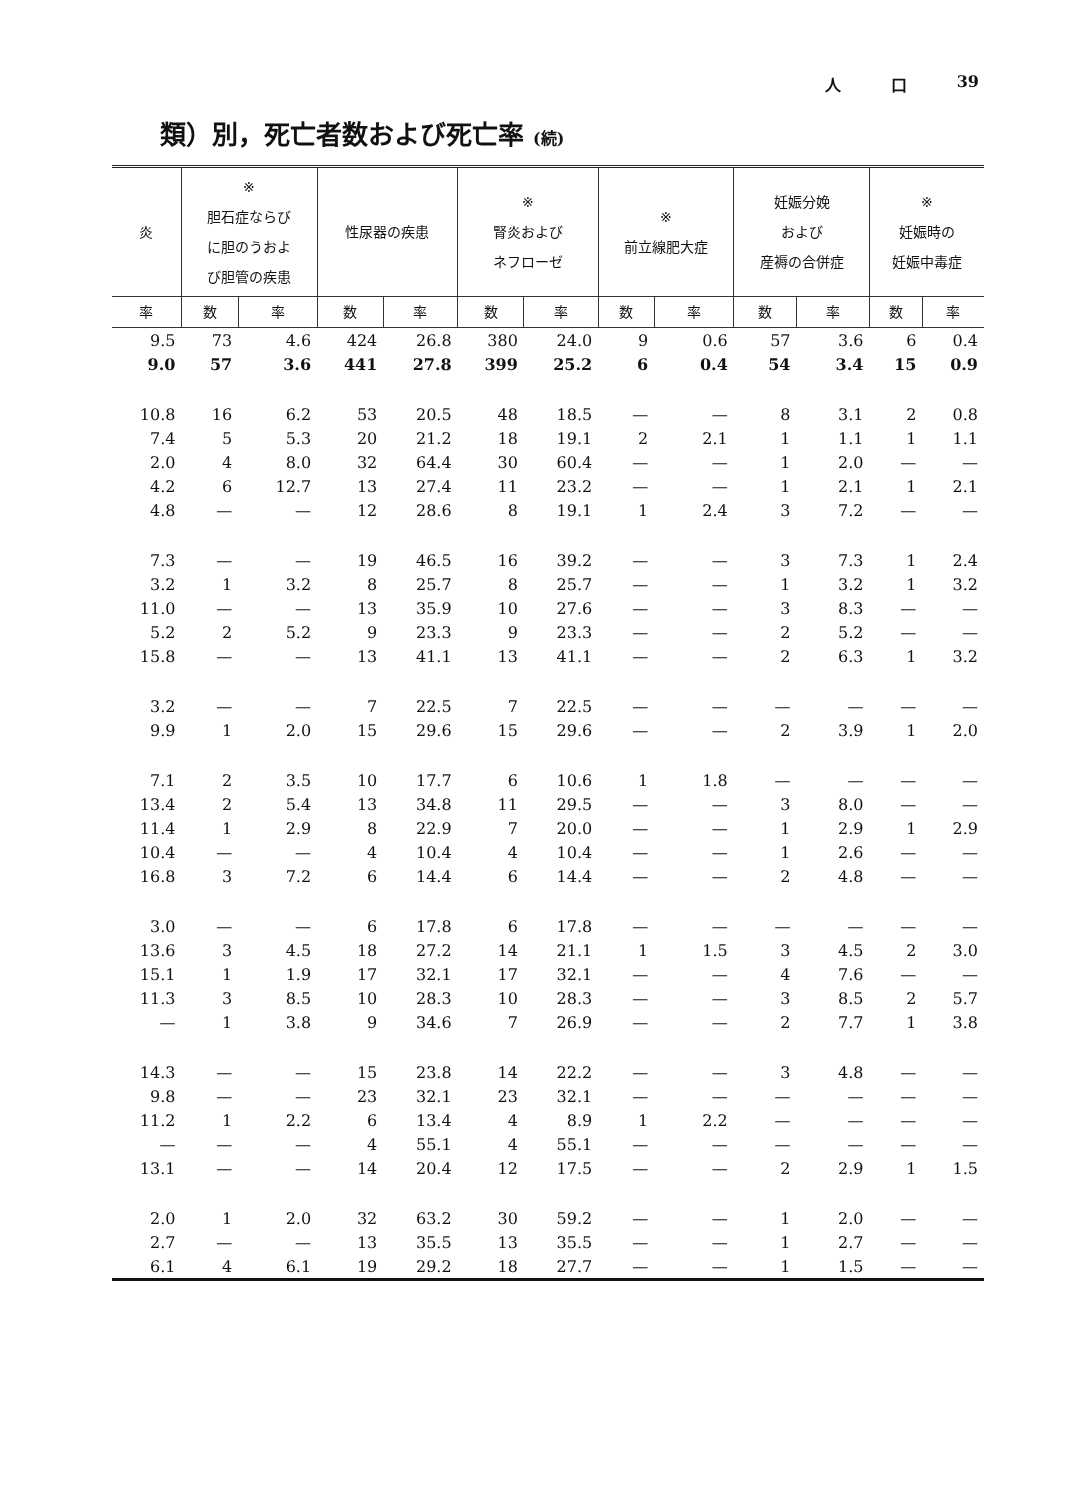人 口 39
類）別，死亡者数および死亡率 (続)
| 炎 | ※ 胆石症ならび に胆のうおよ び胆管の疾患 | | 性尿器の疾患 | | ※ 腎炎および ネフローゼ | | ※ 前立線肥大症 | | 妊娠分娩 および 産褥の合併症 | | ※ 妊娠時の 妊娠中毒症 | |
| --- | --- | --- | --- | --- | --- | --- | --- | --- | --- | --- | --- | --- |
| 率 | 数 | 率 | 数 | 率 | 数 | 率 | 数 | 率 | 数 | 率 | 数 | 率 |
| 9.5 | 73 | 4.6 | 424 | 26.8 | 380 | 24.0 | 9 | 0.6 | 57 | 3.6 | 6 | 0.4 |
| 9.0 | 57 | 3.6 | 441 | 27.8 | 399 | 25.2 | 6 | 0.4 | 54 | 3.4 | 15 | 0.9 |
| 10.8 | 16 | 6.2 | 53 | 20.5 | 48 | 18.5 | — | — | 8 | 3.1 | 2 | 0.8 |
| 7.4 | 5 | 5.3 | 20 | 21.2 | 18 | 19.1 | 2 | 2.1 | 1 | 1.1 | 1 | 1.1 |
| 2.0 | 4 | 8.0 | 32 | 64.4 | 30 | 60.4 | — | — | 1 | 2.0 | — | — |
| 4.2 | 6 | 12.7 | 13 | 27.4 | 11 | 23.2 | — | — | 1 | 2.1 | 1 | 2.1 |
| 4.8 | — | — | 12 | 28.6 | 8 | 19.1 | 1 | 2.4 | 3 | 7.2 | — | — |
| 7.3 | — | — | 19 | 46.5 | 16 | 39.2 | — | — | 3 | 7.3 | 1 | 2.4 |
| 3.2 | 1 | 3.2 | 8 | 25.7 | 8 | 25.7 | — | — | 1 | 3.2 | 1 | 3.2 |
| 11.0 | — | — | 13 | 35.9 | 10 | 27.6 | — | — | 3 | 8.3 | — | — |
| 5.2 | 2 | 5.2 | 9 | 23.3 | 9 | 23.3 | — | — | 2 | 5.2 | — | — |
| 15.8 | — | — | 13 | 41.1 | 13 | 41.1 | — | — | 2 | 6.3 | 1 | 3.2 |
| 3.2 | — | — | 7 | 22.5 | 7 | 22.5 | — | — | — | — | — | — |
| 9.9 | 1 | 2.0 | 15 | 29.6 | 15 | 29.6 | — | — | 2 | 3.9 | 1 | 2.0 |
| 7.1 | 2 | 3.5 | 10 | 17.7 | 6 | 10.6 | 1 | 1.8 | — | — | — | — |
| 13.4 | 2 | 5.4 | 13 | 34.8 | 11 | 29.5 | — | — | 3 | 8.0 | — | — |
| 11.4 | 1 | 2.9 | 8 | 22.9 | 7 | 20.0 | — | — | 1 | 2.9 | 1 | 2.9 |
| 10.4 | — | — | 4 | 10.4 | 4 | 10.4 | — | — | 1 | 2.6 | — | — |
| 16.8 | 3 | 7.2 | 6 | 14.4 | 6 | 14.4 | — | — | 2 | 4.8 | — | — |
| 3.0 | — | — | 6 | 17.8 | 6 | 17.8 | — | — | — | — | — | — |
| 13.6 | 3 | 4.5 | 18 | 27.2 | 14 | 21.1 | 1 | 1.5 | 3 | 4.5 | 2 | 3.0 |
| 15.1 | 1 | 1.9 | 17 | 32.1 | 17 | 32.1 | — | — | 4 | 7.6 | — | — |
| 11.3 | 3 | 8.5 | 10 | 28.3 | 10 | 28.3 | — | — | 3 | 8.5 | 2 | 5.7 |
| — | 1 | 3.8 | 9 | 34.6 | 7 | 26.9 | — | — | 2 | 7.7 | 1 | 3.8 |
| 14.3 | — | — | 15 | 23.8 | 14 | 22.2 | — | — | 3 | 4.8 | — | — |
| 9.8 | — | — | 23 | 32.1 | 23 | 32.1 | — | — | — | — | — | — |
| 11.2 | 1 | 2.2 | 6 | 13.4 | 4 | 8.9 | 1 | 2.2 | — | — | — | — |
| — | — | — | 4 | 55.1 | 4 | 55.1 | — | — | — | — | — | — |
| 13.1 | — | — | 14 | 20.4 | 12 | 17.5 | — | — | 2 | 2.9 | 1 | 1.5 |
| 2.0 | 1 | 2.0 | 32 | 63.2 | 30 | 59.2 | — | — | 1 | 2.0 | — | — |
| 2.7 | — | — | 13 | 35.5 | 13 | 35.5 | — | — | 1 | 2.7 | — | — |
| 6.1 | 4 | 6.1 | 19 | 29.2 | 18 | 27.7 | — | — | 1 | 1.5 | — | — |